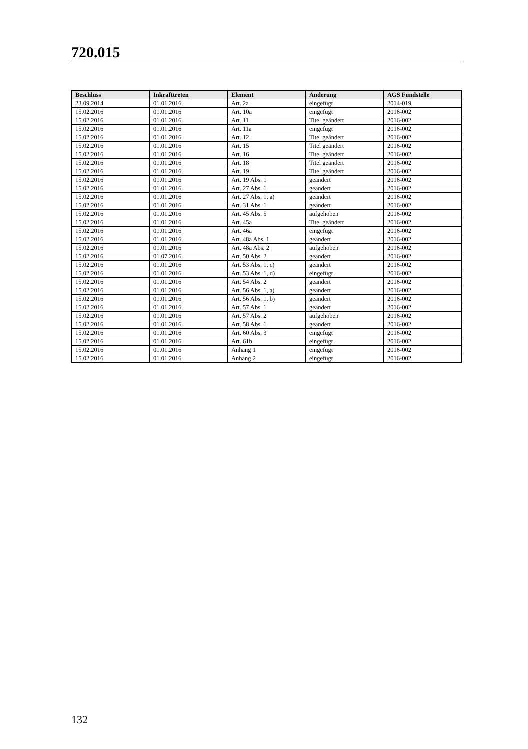720.015
| Beschluss | Inkrafttreten | Element | Änderung | AGS Fundstelle |
| --- | --- | --- | --- | --- |
| 23.09.2014 | 01.01.2016 | Art. 2a | eingefügt | 2014-019 |
| 15.02.2016 | 01.01.2016 | Art. 10a | eingefügt | 2016-002 |
| 15.02.2016 | 01.01.2016 | Art. 11 | Titel geändert | 2016-002 |
| 15.02.2016 | 01.01.2016 | Art. 11a | eingefügt | 2016-002 |
| 15.02.2016 | 01.01.2016 | Art. 12 | Titel geändert | 2016-002 |
| 15.02.2016 | 01.01.2016 | Art. 15 | Titel geändert | 2016-002 |
| 15.02.2016 | 01.01.2016 | Art. 16 | Titel geändert | 2016-002 |
| 15.02.2016 | 01.01.2016 | Art. 18 | Titel geändert | 2016-002 |
| 15.02.2016 | 01.01.2016 | Art. 19 | Titel geändert | 2016-002 |
| 15.02.2016 | 01.01.2016 | Art. 19 Abs. 1 | geändert | 2016-002 |
| 15.02.2016 | 01.01.2016 | Art. 27 Abs. 1 | geändert | 2016-002 |
| 15.02.2016 | 01.01.2016 | Art. 27 Abs. 1, a) | geändert | 2016-002 |
| 15.02.2016 | 01.01.2016 | Art. 31 Abs. 1 | geändert | 2016-002 |
| 15.02.2016 | 01.01.2016 | Art. 45 Abs. 5 | aufgehoben | 2016-002 |
| 15.02.2016 | 01.01.2016 | Art. 45a | Titel geändert | 2016-002 |
| 15.02.2016 | 01.01.2016 | Art. 46a | eingefügt | 2016-002 |
| 15.02.2016 | 01.01.2016 | Art. 48a Abs. 1 | geändert | 2016-002 |
| 15.02.2016 | 01.01.2016 | Art. 48a Abs. 2 | aufgehoben | 2016-002 |
| 15.02.2016 | 01.07.2016 | Art. 50 Abs. 2 | geändert | 2016-002 |
| 15.02.2016 | 01.01.2016 | Art. 53 Abs. 1, c) | geändert | 2016-002 |
| 15.02.2016 | 01.01.2016 | Art. 53 Abs. 1, d) | eingefügt | 2016-002 |
| 15.02.2016 | 01.01.2016 | Art. 54 Abs. 2 | geändert | 2016-002 |
| 15.02.2016 | 01.01.2016 | Art. 56 Abs. 1, a) | geändert | 2016-002 |
| 15.02.2016 | 01.01.2016 | Art. 56 Abs. 1, b) | geändert | 2016-002 |
| 15.02.2016 | 01.01.2016 | Art. 57 Abs. 1 | geändert | 2016-002 |
| 15.02.2016 | 01.01.2016 | Art. 57 Abs. 2 | aufgehoben | 2016-002 |
| 15.02.2016 | 01.01.2016 | Art. 58 Abs. 1 | geändert | 2016-002 |
| 15.02.2016 | 01.01.2016 | Art. 60 Abs. 3 | eingefügt | 2016-002 |
| 15.02.2016 | 01.01.2016 | Art. 61b | eingefügt | 2016-002 |
| 15.02.2016 | 01.01.2016 | Anhang 1 | eingefügt | 2016-002 |
| 15.02.2016 | 01.01.2016 | Anhang 2 | eingefügt | 2016-002 |
132